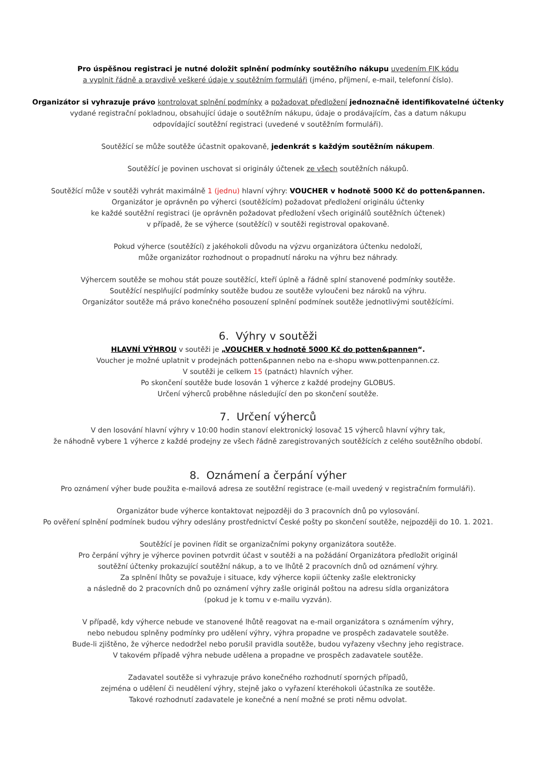Pro úspěšnou registraci je nutné doložit splnění podmínky soutěžního nákupu uvedením FIK kódu
a vyplnit řádně a pravdivě veškeré údaje v soutěžním formuláři (jméno, příjmení, e-mail, telefonní číslo).
Organizátor si vyhrazuje právo kontrolovat splnění podmínky a požadovat předložení jednoznačně identifikovatelné účtenky
vydané registrační pokladnou, obsahující údaje o soutěžním nákupu, údaje o prodávajícím, čas a datum nákupu
odpovídající soutěžní registraci (uvedené v soutěžním formuláři).
Soutěžící se může soutěže účastnit opakovaně, jedenkrát s každým soutěžním nákupem.
Soutěžící je povinen uschovat si originály účtenek ze všech soutěžních nákupů.
Soutěžící může v soutěži vyhrát maximálně 1 (jednu) hlavní výhry: VOUCHER v hodnotě 5000 Kč do potten&pannen.
Organizátor je oprávněn po výherci (soutěžícím) požadovat předložení originálu účtenky
ke každé soutěžní registraci (je oprávněn požadovat předložení všech originálů soutěžních účtenek)
v případě, že se výherce (soutěžící) v soutěži registroval opakovaně.
Pokud výherce (soutěžící) z jakéhokoli důvodu na výzvu organizátora účtenku nedoloží,
může organizátor rozhodnout o propadnutí nároku na výhru bez náhrady.
Výhercem soutěže se mohou stát pouze soutěžící, kteří úplně a řádně splní stanovené podmínky soutěže.
Soutěžící nesplňující podmínky soutěže budou ze soutěže vyloučeni bez nároků na výhru.
Organizátor soutěže má právo konečného posouzení splnění podmínek soutěže jednotlivými soutěžícími.
6. Výhry v soutěži
HLAVNÍ VÝHROU v soutěži je „VOUCHER v hodnotě 5000 Kč do potten&pannen“.
Voucher je možné uplatnit v prodejnách potten&pannen nebo na e-shopu www.pottenpannen.cz.
V soutěži je celkem 15 (patnáct) hlavních výher.
Po skončení soutěže bude losován 1 výherce z každé prodejny GLOBUS.
Určení výherců proběhne následující den po skončení soutěže.
7. Určení výherců
V den losování hlavní výhry v 10:00 hodin stanoví elektronický losovač 15 výherců hlavní výhry tak,
že náhodně vybere 1 výherce z každé prodejny ze všech řádně zaregistrovaných soutěžících z celého soutěžního období.
8. Oznámení a čerpání výher
Pro oznámení výher bude použita e-mailová adresa ze soutěžní registrace (e-mail uvedený v registračním formuláři).
Organizátor bude výherce kontaktovat nejpozději do 3 pracovních dnů po vylosování.
Po ověření splnění podmínek budou výhry odeslány prostřednictví České pošty po skončení soutěže, nejpozději do 10. 1. 2021.
Soutěžící je povinen řídit se organizačními pokyny organizátora soutěže.
Pro čerpání výhry je výherce povinen potvrdit účast v soutěži a na požádání Organizátora předložit originál
soutěžní účtenky prokazující soutěžní nákup, a to ve lhůtě 2 pracovních dnů od oznámení výhry.
Za splnění lhůty se považuje i situace, kdy výherce kopii účtenky zašle elektronicky
a následně do 2 pracovních dnů po oznámení výhry zašle originál poštou na adresu sídla organizátora
(pokud je k tomu v e-mailu vyzván).
V případě, kdy výherce nebude ve stanovené lhůtě reagovat na e-mail organizátora s oznámením výhry,
nebo nebudou splněny podmínky pro udělení výhry, výhra propadne ve prospěch zadavatele soutěže.
Bude-li zjištěno, že výherce nedodržel nebo porušil pravidla soutěže, budou vyřazeny všechny jeho registrace.
V takovém případě výhra nebude udělena a propadne ve prospěch zadavatele soutěže.
Zadavatel soutěže si vyhrazuje právo konečného rozhodnutí sporných případů,
zejména o udělení či neudělení výhry, stejně jako o vyřazení kteréhokoli účastníka ze soutěže.
Takové rozhodnutí zadavatele je konečné a není možné se proti němu odvolat.